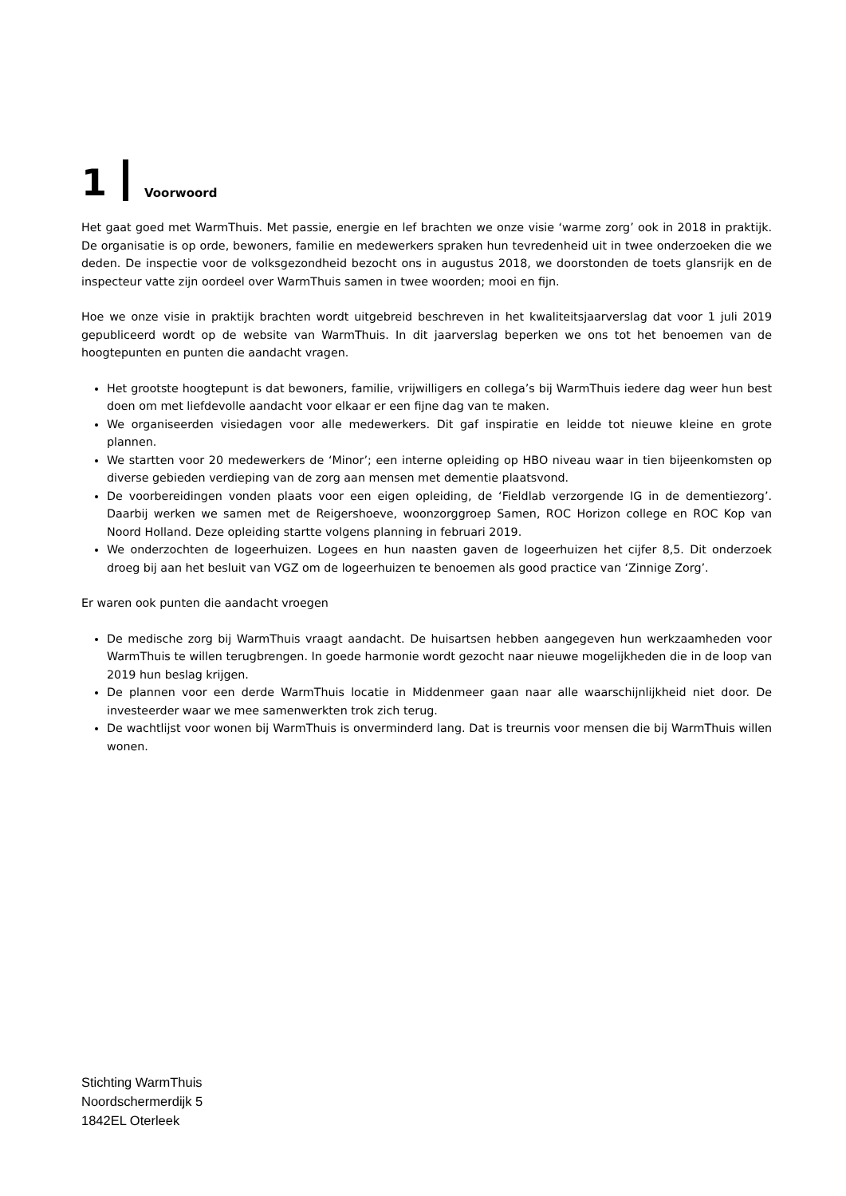1 Voorwoord
Het gaat goed met WarmThuis. Met passie, energie en lef brachten we onze visie ‘warme zorg’ ook in 2018 in praktijk. De organisatie is op orde, bewoners, familie en medewerkers spraken hun tevredenheid uit in twee onderzoeken die we deden. De inspectie voor de volksgezondheid bezocht ons in augustus 2018, we doorstonden de toets glansrijk en de inspecteur vatte zijn oordeel over WarmThuis samen in twee woorden; mooi en fijn.
Hoe we onze visie in praktijk brachten wordt uitgebreid beschreven in het kwaliteitsjaarverslag dat voor 1 juli 2019 gepubliceerd wordt op de website van WarmThuis. In dit jaarverslag beperken we ons tot het benoemen van de hoogtepunten en punten die aandacht vragen.
Het grootste hoogtepunt is dat bewoners, familie, vrijwilligers en collega’s bij WarmThuis iedere dag weer hun best doen om met liefdevolle aandacht voor elkaar er een fijne dag van te maken.
We organiseerden visiedagen voor alle medewerkers. Dit gaf inspiratie en leidde tot nieuwe kleine en grote plannen.
We startten voor 20 medewerkers de ‘Minor’; een interne opleiding op HBO niveau waar in tien bijeenkomsten op diverse gebieden verdieping van de zorg aan mensen met dementie plaatsvond.
De voorbereidingen vonden plaats voor een eigen opleiding, de ‘Fieldlab verzorgende IG in de dementiezorg’. Daarbij werken we samen met de Reigershoeve, woonzorggroep Samen, ROC Horizon college en ROC Kop van Noord Holland. Deze opleiding startte volgens planning in februari 2019.
We onderzochten de logeerhuizen. Logees en hun naasten gaven de logeerhuizen het cijfer 8,5. Dit onderzoek droeg bij aan het besluit van VGZ om de logeerhuizen te benoemen als good practice van ‘Zinnige Zorg’.
Er waren ook punten die aandacht vroegen
De medische zorg bij WarmThuis vraagt aandacht. De huisartsen hebben aangegeven hun werkzaamheden voor WarmThuis te willen terugbrengen. In goede harmonie wordt gezocht naar nieuwe mogelijkheden die in de loop van 2019 hun beslag krijgen.
De plannen voor een derde WarmThuis locatie in Middenmeer gaan naar alle waarschijnlijkheid niet door. De investeerder waar we mee samenwerkten trok zich terug.
De wachtlijst voor wonen bij WarmThuis is onverminderd lang. Dat is treurnis voor mensen die bij WarmThuis willen wonen.
Stichting WarmThuis
Noordschermerdijk 5
1842EL Oterleek